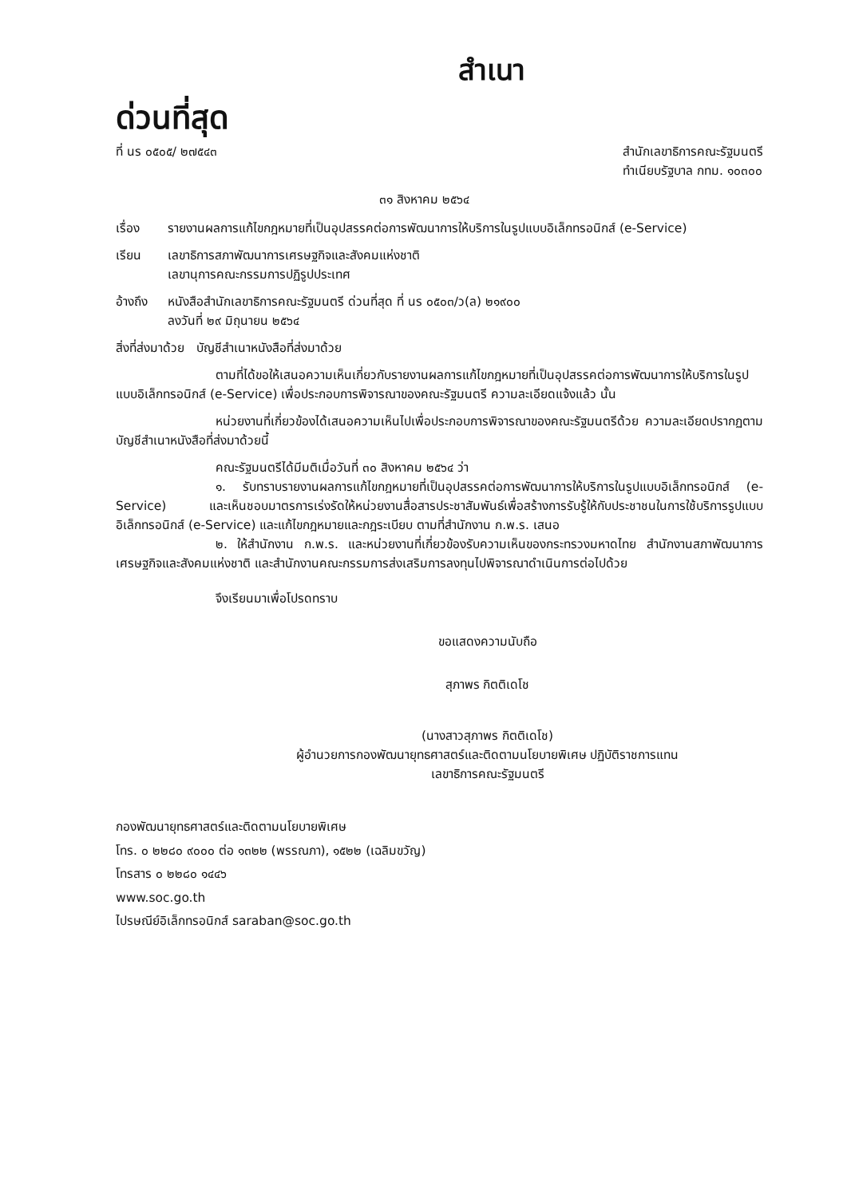สำเนา
ด่วนที่สุด
ที่ นร ๐๕๐๕/ ๒๗๕๔๓ สำนักเลขาธิการคณะรัฐมนตรี
ทำเนียบรัฐบาล กทม. ๑๐๓๐๐
๓๑ สิงหาคม ๒๕๖๔
เรื่อง รายงานผลการแก้ไขกฎหมายที่เป็นอุปสรรคต่อการพัฒนาการให้บริการในรูปแบบอิเล็กทรอนิกส์ (e-Service)
เรียน เลขาธิการสภาพัฒนาการเศรษฐกิจและสังคมแห่งชาติ
เลขานุการคณะกรรมการปฏิรูปประเทศ
อ้างถึง หนังสือสำนักเลขาธิการคณะรัฐมนตรี ด่วนที่สุด ที่ นร ๐๕๐๓/ว(ล) ๒๑๙๐๐
ลงวันที่ ๒๙ มิถุนายน ๒๕๖๔
สิ่งที่ส่งมาด้วย บัญชีสำเนาหนังสือที่ส่งมาด้วย
ตามที่ได้ขอให้เสนอความเห็นเกี่ยวกับรายงานผลการแก้ไขกฎหมายที่เป็นอุปสรรคต่อการพัฒนาการให้บริการในรูปแบบอิเล็กทรอนิกส์ (e-Service) เพื่อประกอบการพิจารณาของคณะรัฐมนตรี ความละเอียดแจ้งแล้ว นั้น
หน่วยงานที่เกี่ยวข้องได้เสนอความเห็นไปเพื่อประกอบการพิจารณาของคณะรัฐมนตรีด้วย ความละเอียดปรากฏตามบัญชีสำเนาหนังสือที่ส่งมาด้วยนี้
คณะรัฐมนตรีได้มีมติเมื่อวันที่ ๓๐ สิงหาคม ๒๕๖๔ ว่า
๑. รับทราบรายงานผลการแก้ไขกฎหมายที่เป็นอุปสรรคต่อการพัฒนาการให้บริการในรูปแบบอิเล็กทรอนิกส์ (e-Service) และเห็นชอบมาตรการเร่งรัดให้หน่วยงานสื่อสารประชาสัมพันธ์เพื่อสร้างการรับรู้ให้กับประชาชนในการใช้บริการรูปแบบอิเล็กทรอนิกส์ (e-Service) และแก้ไขกฎหมายและกฎระเบียบ ตามที่สำนักงาน ก.พ.ร. เสนอ
๒. ให้สำนักงาน ก.พ.ร. และหน่วยงานที่เกี่ยวข้องรับความเห็นของกระทรวงมหาดไทย สำนักงานสภาพัฒนาการเศรษฐกิจและสังคมแห่งชาติ และสำนักงานคณะกรรมการส่งเสริมการลงทุนไปพิจารณาดำเนินการต่อไปด้วย
จึงเรียนมาเพื่อโปรดทราบ
ขอแสดงความนับถือ
สุภาพร กิตติเดโช
(นางสาวสุภาพร กิตติเดโช)
ผู้อำนวยการกองพัฒนายุทธศาสตร์และติดตามนโยบายพิเศษ ปฏิบัติราชการแทน
เลขาธิการคณะรัฐมนตรี
กองพัฒนายุทธศาสตร์และติดตามนโยบายพิเศษ
โทร. ๐ ๒๒๘๐ ๙๐๐๐ ต่อ ๑๓๒๒ (พรรณภา), ๑๕๒๒ (เฉลิมขวัญ)
โทรสาร ๐ ๒๒๘๐ ๑๔๔๖
www.soc.go.th
ไปรษณีย์อิเล็กทรอนิกส์ saraban@soc.go.th